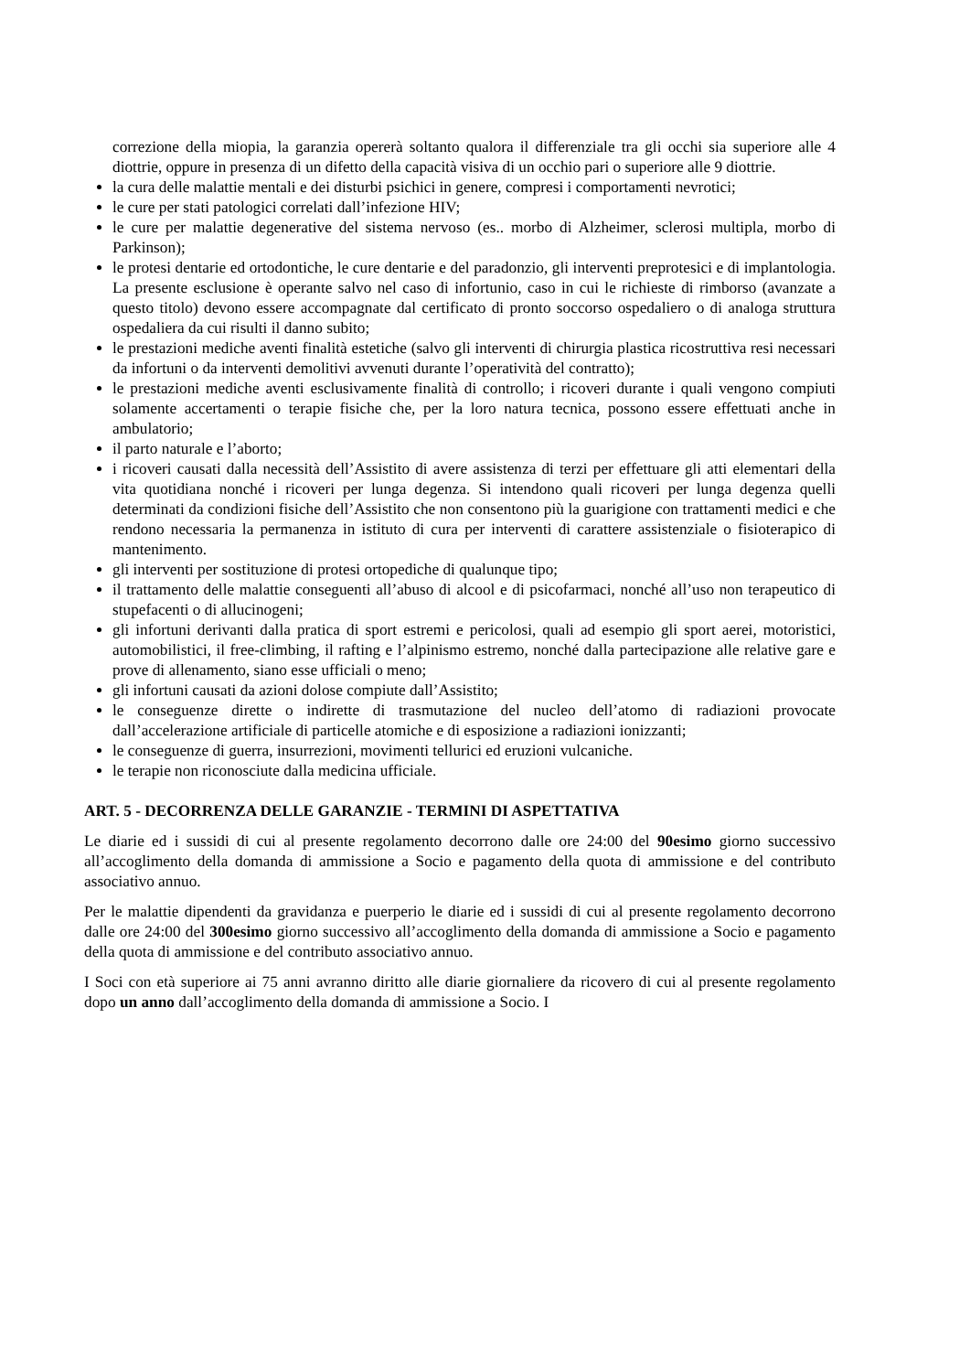correzione della miopia, la garanzia opererà soltanto qualora il differenziale tra gli occhi sia superiore alle 4 diottrie, oppure in presenza di un difetto della capacità visiva di un occhio pari o superiore alle 9 diottrie.
la cura delle malattie mentali e dei disturbi psichici in genere, compresi i comportamenti nevrotici;
le cure per stati patologici correlati dall’infezione HIV;
le cure per malattie degenerative del sistema nervoso (es.. morbo di Alzheimer, sclerosi multipla, morbo di Parkinson);
le protesi dentarie ed ortodontiche, le cure dentarie e del paradonzio, gli interventi preprotesici e di implantologia. La presente esclusione è operante salvo nel caso di infortunio, caso in cui le richieste di rimborso (avanzate a questo titolo) devono essere accompagnate dal certificato di pronto soccorso ospedaliero o di analoga struttura ospedaliera da cui risulti il danno subito;
le prestazioni mediche aventi finalità estetiche (salvo gli interventi di chirurgia plastica ricostruttiva resi necessari da infortuni o da interventi demolitivi avvenuti durante l’operatività del contratto);
le prestazioni mediche aventi esclusivamente finalità di controllo; i ricoveri durante i quali vengono compiuti solamente accertamenti o terapie fisiche che, per la loro natura tecnica, possono essere effettuati anche in ambulatorio;
il parto naturale e l’aborto;
i ricoveri causati dalla necessità dell’Assistito di avere assistenza di terzi per effettuare gli atti elementari della vita quotidiana nonché i ricoveri per lunga degenza. Si intendono quali ricoveri per lunga degenza quelli determinati da condizioni fisiche dell’Assistito che non consentono più la guarigione con trattamenti medici e che rendono necessaria la permanenza in istituto di cura per interventi di carattere assistenziale o fisioterapico di mantenimento.
gli interventi per sostituzione di protesi ortopediche di qualunque tipo;
il trattamento delle malattie conseguenti all’abuso di alcool e di psicofarmaci, nonché all’uso non terapeutico di stupefacenti o di allucinogeni;
gli infortuni derivanti dalla pratica di sport estremi e pericolosi, quali ad esempio gli sport aerei, motoristici, automobilistici, il free-climbing, il rafting e l’alpinismo estremo, nonché dalla partecipazione alle relative gare e prove di allenamento, siano esse ufficiali o meno;
gli infortuni causati da azioni dolose compiute dall’Assistito;
le conseguenze dirette o indirette di trasmutazione del nucleo dell’atomo di radiazioni provocate dall’accelerazione artificiale di particelle atomiche e di esposizione a radiazioni ionizzanti;
le conseguenze di guerra, insurrezioni, movimenti tellurici ed eruzioni vulcaniche.
le terapie non riconosciute dalla medicina ufficiale.
ART. 5 - DECORRENZA DELLE GARANZIE - TERMINI DI ASPETTATIVA
Le diarie ed i sussidi di cui al presente regolamento decorrono dalle ore 24:00 del 90esimo giorno successivo all’accoglimento della domanda di ammissione a Socio e pagamento della quota di ammissione e del contributo associativo annuo.
Per le malattie dipendenti da gravidanza e puerperio le diarie ed i sussidi di cui al presente regolamento decorrono dalle ore 24:00 del 300esimo giorno successivo all’accoglimento della domanda di ammissione a Socio e pagamento della quota di ammissione e del contributo associativo annuo.
I Soci con età superiore ai 75 anni avranno diritto alle diarie giornaliere da ricovero di cui al presente regolamento dopo un anno dall’accoglimento della domanda di ammissione a Socio. I